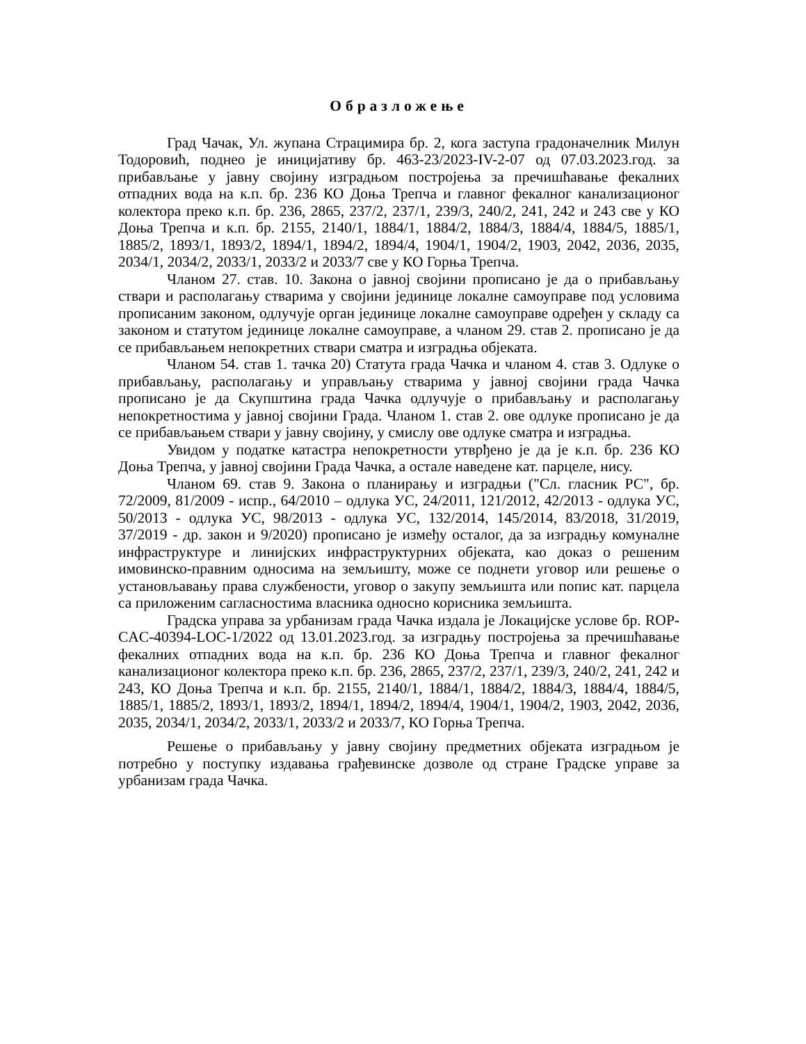Образложење
Град Чачак, Ул. жупана Страцимира бр. 2, кога заступа градоначелник Милун Тодоровић, поднео је иницијативу бр. 463-23/2023-IV-2-07 од 07.03.2023.год. за прибављање у јавну својину изградњом постројења за пречишћавање фекалних отпадних вода на к.п. бр. 236 КО Доња Трепча и главног фекалног канализационог колектора преко к.п. бр. 236, 2865, 237/2, 237/1, 239/3, 240/2, 241, 242 и 243 све у КО Доња Трепча и к.п. бр. 2155, 2140/1, 1884/1, 1884/2, 1884/3, 1884/4, 1884/5, 1885/1, 1885/2, 1893/1, 1893/2, 1894/1, 1894/2, 1894/4, 1904/1, 1904/2, 1903, 2042, 2036, 2035, 2034/1, 2034/2, 2033/1, 2033/2 и 2033/7 све у КО Горња Трепча.
Чланом 27. став. 10. Закона о јавној својини прописано је да о прибављању ствари и располагању стварима у својини јединице локалне самоуправе под условима прописаним законом, одлучује орган јединице локалне самоуправе одређен у складу са законом и статутом јединице локалне самоуправе, а чланом 29. став 2. прописано је да се прибављањем непокретних ствари сматра и изградња објеката.
Чланом 54. став 1. тачка 20) Статута града Чачка и чланом 4. став 3. Одлуке о прибављању, располагању и управљању стварима у јавној својини града Чачка прописано је да Скупштина града Чачка одлучује о прибављању и располагању непокретностима у јавној својини Града. Чланом 1. став 2. ове одлуке прописано је да се прибављањем ствари у јавну својину, у смислу ове одлуке сматра и изградња.
Увидом у податке катастра непокретности утврђено је да је к.п. бр. 236 КО Доња Трепча, у јавној својини Града Чачка, а остале наведене кат. парцеле, нису.
Чланом 69. став 9. Закона о планирању и изградњи ("Сл. гласник РС", бр. 72/2009, 81/2009 - испр., 64/2010 – одлука УС, 24/2011, 121/2012, 42/2013 - одлука УС, 50/2013 - одлука УС, 98/2013 - одлука УС, 132/2014, 145/2014, 83/2018, 31/2019, 37/2019 - др. закон и 9/2020) прописано је између осталог, да за изградњу комуналне инфраструктуре и линијских инфраструктурних објеката, као доказ о решеним имовинско-правним односима на земљишту, може се поднети уговор или решење о установљавању права службености, уговор о закупу земљишта или попис кат. парцела са приложеним сагласностима власника односно корисника земљишта.
Градска управа за урбанизам града Чачка издала је Локацијске услове бр. ROP-CAC-40394-LOC-1/2022 од 13.01.2023.год. за изградњу постројења за пречишћавање фекалних отпадних вода на к.п. бр. 236 КО Доња Трепча и главног фекалног канализационог колектора преко к.п. бр. 236, 2865, 237/2, 237/1, 239/3, 240/2, 241, 242 и 243, КО Доња Трепча и к.п. бр. 2155, 2140/1, 1884/1, 1884/2, 1884/3, 1884/4, 1884/5, 1885/1, 1885/2, 1893/1, 1893/2, 1894/1, 1894/2, 1894/4, 1904/1, 1904/2, 1903, 2042, 2036, 2035, 2034/1, 2034/2, 2033/1, 2033/2 и 2033/7, КО Горња Трепча.
Решење о прибављању у јавну својину предметних објеката изградњом је потребно у поступку издавања грађевинске дозволе од стране Градске управе за урбанизам града Чачка.